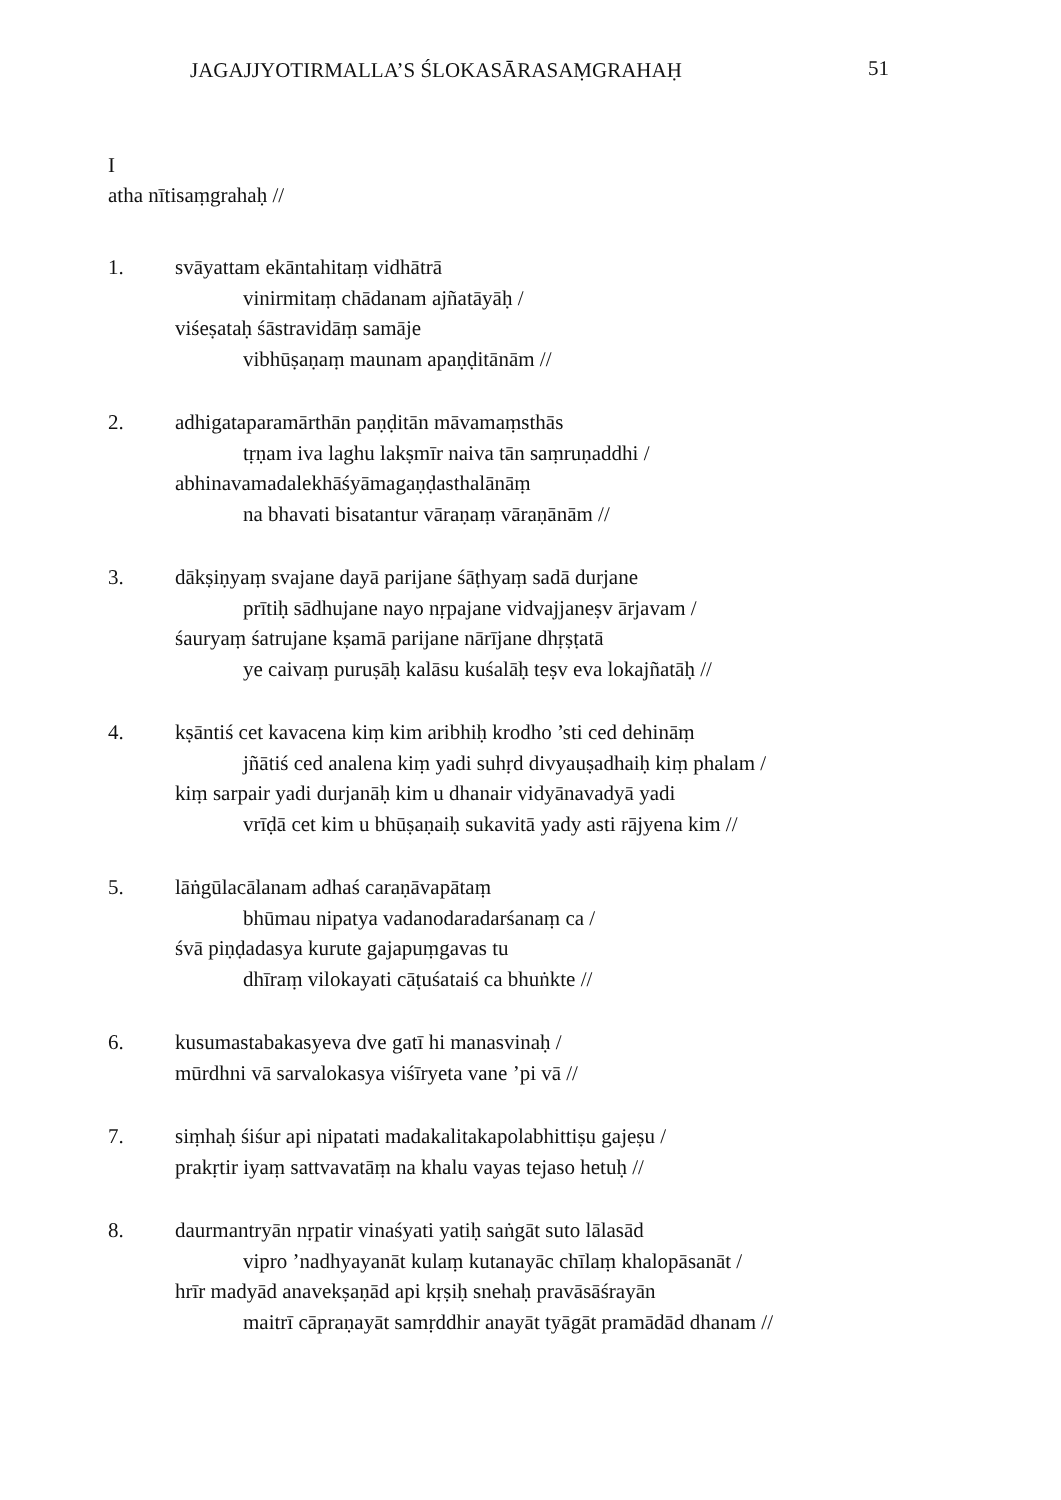JAGAJJYOTIRMALLA’S ŚLOKASĀRASAṂGRAHAḤ 51
I
atha nītisaṃgrahaḥ //
1. svāyattam ekāntahitaṃ vidhātrā
vinirmitaṃ chādanam ajñatāyāḥ /
viśeṣataḥ śāstravidāṃ samāje
vibhūṣaṇaṃ maunam apaṇḍitānām //
2. adhigataparamārthān paṇḍitān māvamaṃsthās
tṛṇam iva laghu lakṣmīr naiva tān saṃruṇaddhi /
abhinavamadalekhāśyāmagaṇḍasthalānāṃ
na bhavati bisatantur vāraṇaṃ vāraṇānām //
3. dākṣiṇyaṃ svajane dayā parijane śāṭhyaṃ sadā durjane
prītiḥ sādhujane nayo nṛpajane vidvajjaneṣv ārjavam /
śauryaṃ śatrujane kṣamā parijane nārījane dhṛṣṭatā
ye caivaṃ puruṣāḥ kalāsu kuśalāḥ teṣv eva lokajñatāḥ //
4. kṣāntiś cet kavacena kiṃ kim aribhiḥ krodho ’sti ced dehināṃ
jñātiś ced analena kiṃ yadi suhṛd divyauṣadhaiḥ kiṃ phalam /
kiṃ sarpair yadi durjanāḥ kim u dhanair vidyānavadyā yadi
vrīḍā cet kim u bhūṣaṇaiḥ sukavitā yady asti rājyena kim //
5. lāṅgūlacālanam adhaś caraṇāvapātaṃ
bhūmau nipatya vadanodaradarśanaṃ ca /
śvā piṇḍadasya kurute gajapuṃgavas tu
dhīraṃ vilokayati cāṭuśataiś ca bhuṅkte //
6. kusumastabakasyeva dve gatī hi manasvinaḥ /
mūrdhni vā sarvalokasya viśīryeta vane ’pi vā //
7. siṃhaḥ śiśur api nipatati madakalitakapolabhittiṣu gajeṣu /
prakṛtir iyaṃ sattvavatāṃ na khalu vayas tejaso hetuḥ //
8. daurmantryān nṛpatir vinaśyati yatiḥ saṅgāt suto lālasād
vipro ’nadhyayanāt kulaṃ kutanayāc chīlaṃ khalopāsanāt /
hrīr madyād anavekṣaṇād api kṛṣiḥ snehaḥ pravāsāśrayān
maitrī cāpraṇayāt samṛddhir anayāt tyāgāt pramādād dhanam //